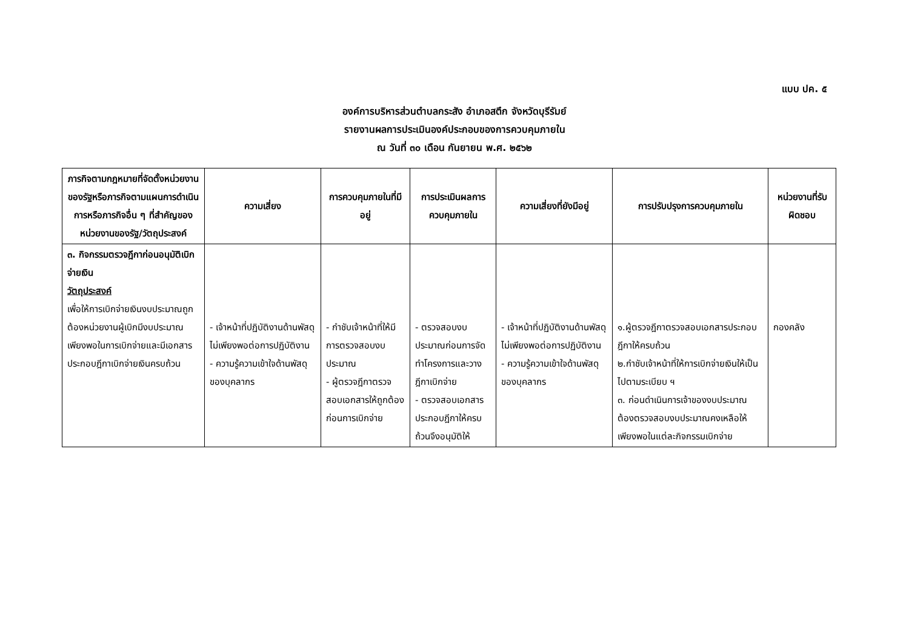แบบ ปค. ๕
องค์การบริหารส่วนตำบลกระสัง อำเภอสตึก จังหวัดบุรีรัมย์
รายงานผลการประเมินองค์ประกอบของการควบคุมภายใน
ณ วันที่ ๓๐ เดือน กันยายน พ.ศ. ๒๕๖๒
| ภารกิจตามกฎหมายที่จัดตั้งหน่วยงานของรัฐหรือภารกิจตามแผนการดำเนินการหรือภารกิจอื่น ๆ ที่สำคัญของหน่วยงานของรัฐ/วัตถุประสงค์ | ความเสี่ยง | การควบคุมภายในที่มีอยู่ | การประเมินผลการควบคุมภายใน | ความเสี่ยงที่ยังมีอยู่ | การปรับปรุงการควบคุมภายใน | หน่วยงานที่รับผิดชอบ |
| --- | --- | --- | --- | --- | --- | --- |
| ๓. กิจกรรมตรวจฎีกาก่อนอนุมัติเบิกจ่ายเงิน วัตถุประสงค์ เพื่อให้การเบิกจ่ายเงินงบประมาณถูกต้องหน่วยงานผู้เบิกมีงบประมาณเพียงพอในการเบิกจ่ายและมีเอกสารประกอบฎีกาเบิกจ่ายเงินครบถ้วน | - เจ้าหน้าที่ปฏิบัติงานด้านพัสดุไม่เพียงพอต่อการปฏิบัติงาน - ความรู้ความเข้าใจด้านพัสดุของบุคลากร | - กำชับเจ้าหน้าที่ให้มีการตรวจสอบงบประมาณ - ผู้ตรวจฎีกาตรวจสอบเอกสารให้ถูกต้องก่อนการเบิกจ่าย | - ตรวจสอบงบประมาณก่อนการจัดทำโครงการและวางฎีกาเบิกจ่าย - ตรวจสอบเอกสารประกอบฎีกาให้ครบถ้วนจึงอนุมัติให้ | - เจ้าหน้าที่ปฏิบัติงานด้านพัสดุไม่เพียงพอต่อการปฏิบัติงาน - ความรู้ความเข้าใจด้านพัสดุของบุคลากร | ๑.ผู้ตรวจฎีกาตรวจสอบเอกสารประกอบฎีกาให้ครบถ้วน ๒.กำชับเจ้าหน้าที่ให้การเบิกจ่ายเงินให้เป็นไปตามระเบียบ ฯ ๓. ก่อนดำเนินการเจ้าของงบประมาณต้องตรวจสอบงบประมาณคงเหลือให้เพียงพอในแต่ละกิจกรรมเบิกจ่าย | กองคลัง |